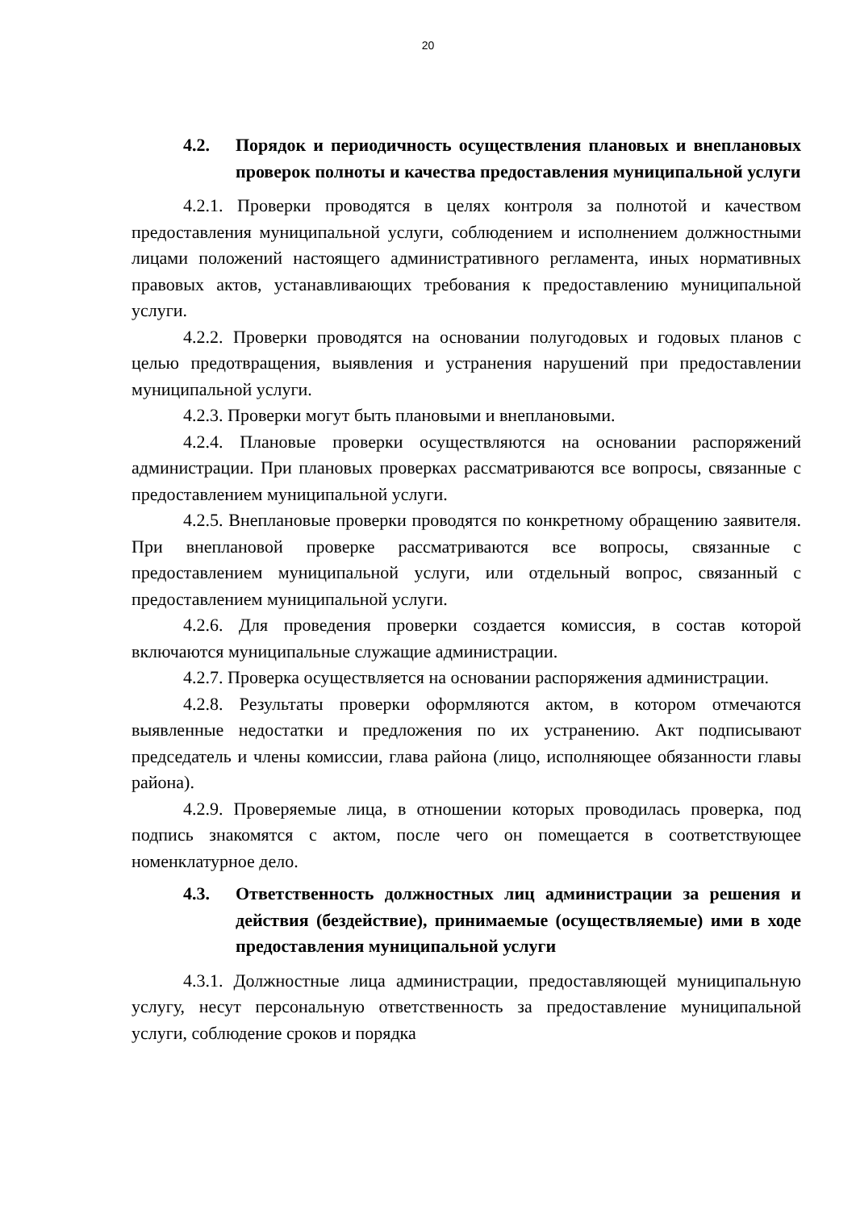20
4.2. Порядок и периодичность осуществления плановых и внеплановых проверок полноты и качества предоставления муниципальной услуги
4.2.1. Проверки проводятся в целях контроля за полнотой и качеством предоставления муниципальной услуги, соблюдением и исполнением должностными лицами положений настоящего административного регламента, иных нормативных правовых актов, устанавливающих требования к предоставлению муниципальной услуги.
4.2.2. Проверки проводятся на основании полугодовых и годовых планов с целью предотвращения, выявления и устранения нарушений при предоставлении муниципальной услуги.
4.2.3. Проверки могут быть плановыми и внеплановыми.
4.2.4. Плановые проверки осуществляются на основании распоряжений администрации. При плановых проверках рассматриваются все вопросы, связанные с предоставлением муниципальной услуги.
4.2.5. Внеплановые проверки проводятся по конкретному обращению заявителя. При внеплановой проверке рассматриваются все вопросы, связанные с предоставлением муниципальной услуги, или отдельный вопрос, связанный с предоставлением муниципальной услуги.
4.2.6. Для проведения проверки создается комиссия, в состав которой включаются муниципальные служащие администрации.
4.2.7. Проверка осуществляется на основании распоряжения администрации.
4.2.8. Результаты проверки оформляются актом, в котором отмечаются выявленные недостатки и предложения по их устранению. Акт подписывают председатель и члены комиссии, глава района (лицо, исполняющее обязанности главы района).
4.2.9. Проверяемые лица, в отношении которых проводилась проверка, под подпись знакомятся с актом, после чего он помещается в соответствующее номенклатурное дело.
4.3. Ответственность должностных лиц администрации за решения и действия (бездействие), принимаемые (осуществляемые) ими в ходе предоставления муниципальной услуги
4.3.1. Должностные лица администрации, предоставляющей муниципальную услугу, несут персональную ответственность за предоставление муниципальной услуги, соблюдение сроков и порядка